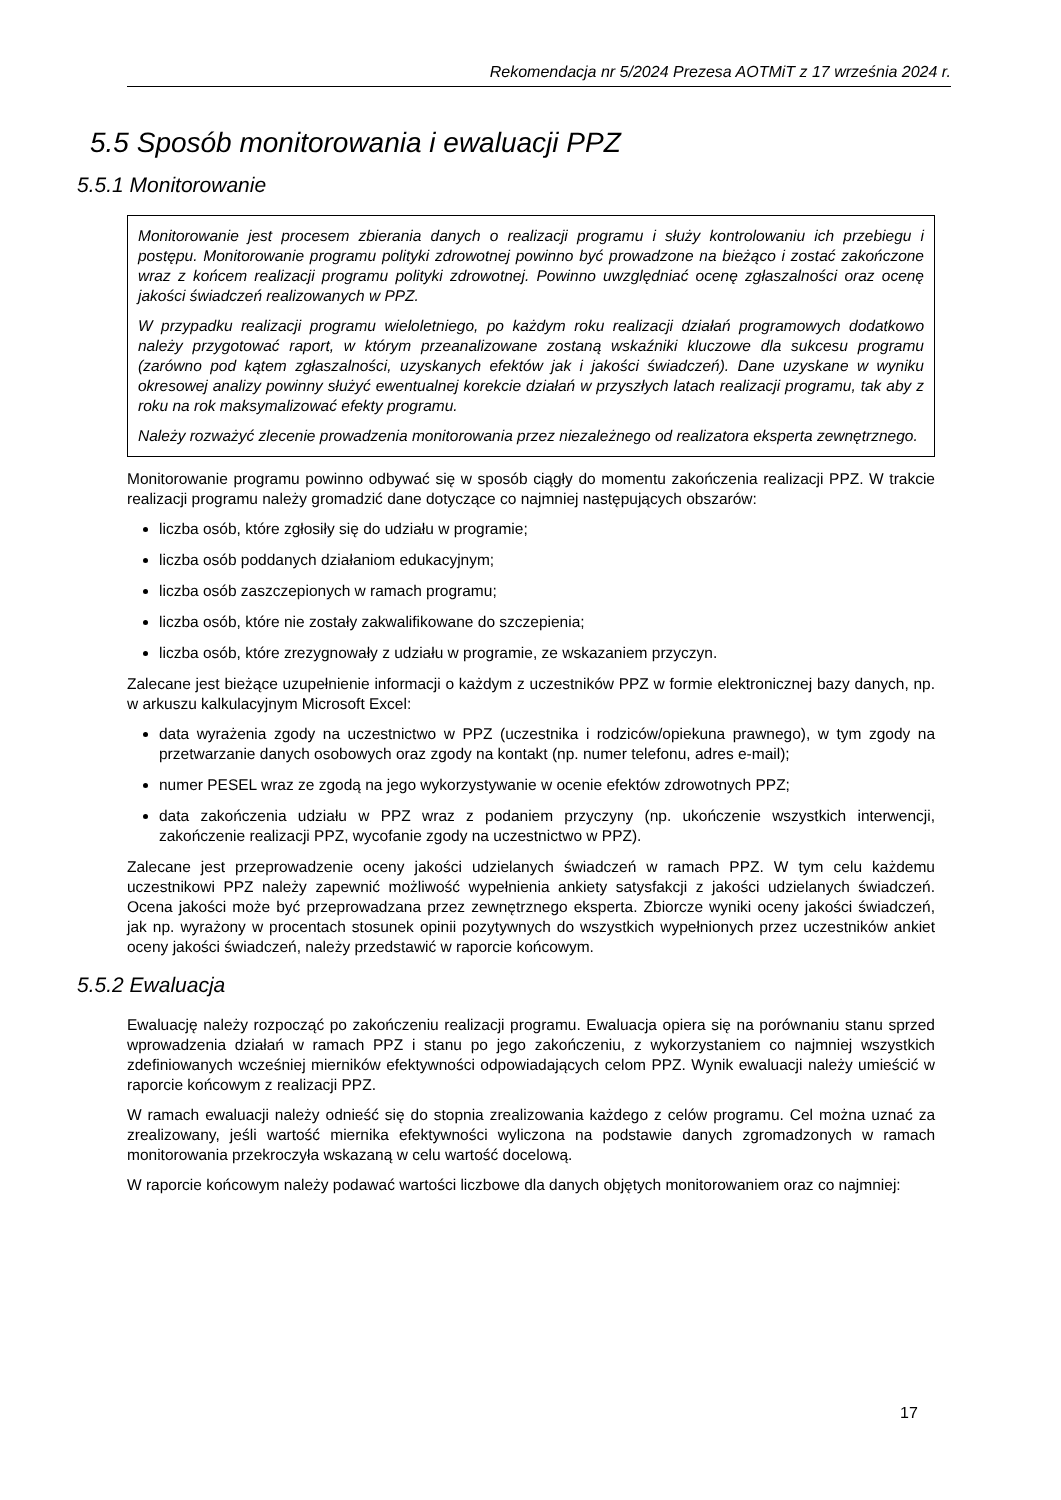Rekomendacja nr 5/2024 Prezesa AOTMiT z 17 września 2024 r.
5.5 Sposób monitorowania i ewaluacji PPZ
5.5.1 Monitorowanie
Monitorowanie jest procesem zbierania danych o realizacji programu i służy kontrolowaniu ich przebiegu i postępu. Monitorowanie programu polityki zdrowotnej powinno być prowadzone na bieżąco i zostać zakończone wraz z końcem realizacji programu polityki zdrowotnej. Powinno uwzględniać ocenę zgłaszalności oraz ocenę jakości świadczeń realizowanych w PPZ.
W przypadku realizacji programu wieloletniego, po każdym roku realizacji działań programowych dodatkowo należy przygotować raport, w którym przeanalizowane zostaną wskaźniki kluczowe dla sukcesu programu (zarówno pod kątem zgłaszalności, uzyskanych efektów jak i jakości świadczeń). Dane uzyskane w wyniku okresowej analizy powinny służyć ewentualnej korekcie działań w przyszłych latach realizacji programu, tak aby z roku na rok maksymalizować efekty programu.
Należy rozważyć zlecenie prowadzenia monitorowania przez niezależnego od realizatora eksperta zewnętrznego.
Monitorowanie programu powinno odbywać się w sposób ciągły do momentu zakończenia realizacji PPZ. W trakcie realizacji programu należy gromadzić dane dotyczące co najmniej następujących obszarów:
liczba osób, które zgłosiły się do udziału w programie;
liczba osób poddanych działaniom edukacyjnym;
liczba osób zaszczepionych w ramach programu;
liczba osób, które nie zostały zakwalifikowane do szczepienia;
liczba osób, które zrezygnowały z udziału w programie, ze wskazaniem przyczyn.
Zalecane jest bieżące uzupełnienie informacji o każdym z uczestników PPZ w formie elektronicznej bazy danych, np. w arkuszu kalkulacyjnym Microsoft Excel:
data wyrażenia zgody na uczestnictwo w PPZ (uczestnika i rodziców/opiekuna prawnego), w tym zgody na przetwarzanie danych osobowych oraz zgody na kontakt (np. numer telefonu, adres e-mail);
numer PESEL wraz ze zgodą na jego wykorzystywanie w ocenie efektów zdrowotnych PPZ;
data zakończenia udziału w PPZ wraz z podaniem przyczyny (np. ukończenie wszystkich interwencji, zakończenie realizacji PPZ, wycofanie zgody na uczestnictwo w PPZ).
Zalecane jest przeprowadzenie oceny jakości udzielanych świadczeń w ramach PPZ. W tym celu każdemu uczestnikowi PPZ należy zapewnić możliwość wypełnienia ankiety satysfakcji z jakości udzielanych świadczeń. Ocena jakości może być przeprowadzana przez zewnętrznego eksperta. Zbiorcze wyniki oceny jakości świadczeń, jak np. wyrażony w procentach stosunek opinii pozytywnych do wszystkich wypełnionych przez uczestników ankiet oceny jakości świadczeń, należy przedstawić w raporcie końcowym.
5.5.2 Ewaluacja
Ewaluację należy rozpocząć po zakończeniu realizacji programu. Ewaluacja opiera się na porównaniu stanu sprzed wprowadzenia działań w ramach PPZ i stanu po jego zakończeniu, z wykorzystaniem co najmniej wszystkich zdefiniowanych wcześniej mierników efektywności odpowiadających celom PPZ. Wynik ewaluacji należy umieścić w raporcie końcowym z realizacji PPZ.
W ramach ewaluacji należy odnieść się do stopnia zrealizowania każdego z celów programu. Cel można uznać za zrealizowany, jeśli wartość miernika efektywności wyliczona na podstawie danych zgromadzonych w ramach monitorowania przekroczyła wskazaną w celu wartość docelową.
W raporcie końcowym należy podawać wartości liczbowe dla danych objętych monitorowaniem oraz co najmniej:
17